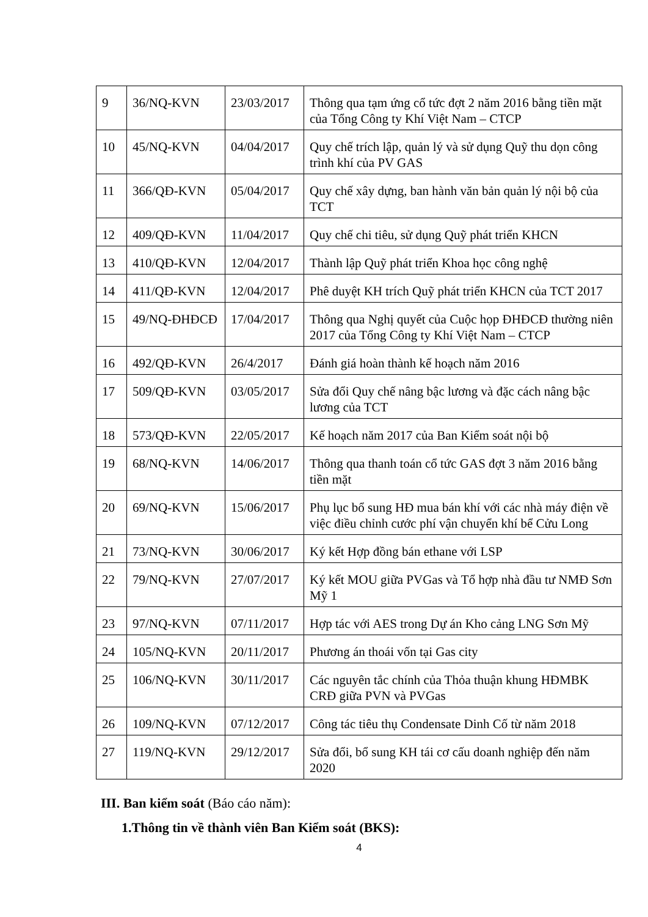| 9 | 36/NQ-KVN | 23/03/2017 | Thông qua tạm ứng cổ tức đợt 2 năm 2016 bằng tiền mặt của Tổng Công ty Khí Việt Nam – CTCP |
| 10 | 45/NQ-KVN | 04/04/2017 | Quy chế trích lập, quản lý và sử dụng Quỹ thu dọn công trình khí của PV GAS |
| 11 | 366/QĐ-KVN | 05/04/2017 | Quy chế xây dựng, ban hành văn bản quản lý nội bộ của TCT |
| 12 | 409/QĐ-KVN | 11/04/2017 | Quy chế chi tiêu, sử dụng Quỹ phát triển KHCN |
| 13 | 410/QĐ-KVN | 12/04/2017 | Thành lập Quỹ phát triển Khoa học công nghệ |
| 14 | 411/QĐ-KVN | 12/04/2017 | Phê duyệt KH trích Quỹ phát triển KHCN của TCT 2017 |
| 15 | 49/NQ-ĐHĐCĐ | 17/04/2017 | Thông qua Nghị quyết của Cuộc họp ĐHĐCĐ thường niên 2017 của Tổng Công ty Khí Việt Nam – CTCP |
| 16 | 492/QĐ-KVN | 26/4/2017 | Đánh giá hoàn thành kế hoạch năm 2016 |
| 17 | 509/QĐ-KVN | 03/05/2017 | Sửa đổi Quy chế nâng bậc lương và đặc cách nâng bậc lương của TCT |
| 18 | 573/QĐ-KVN | 22/05/2017 | Kế hoạch năm 2017 của Ban Kiểm soát nội bộ |
| 19 | 68/NQ-KVN | 14/06/2017 | Thông qua thanh toán cổ tức GAS đợt 3 năm 2016 bằng tiền mặt |
| 20 | 69/NQ-KVN | 15/06/2017 | Phụ lục bổ sung HĐ mua bán khí với các nhà máy điện về việc điều chỉnh cước phí vận chuyển khí bể Cửu Long |
| 21 | 73/NQ-KVN | 30/06/2017 | Ký kết Hợp đồng bán ethane với LSP |
| 22 | 79/NQ-KVN | 27/07/2017 | Ký kết MOU giữa PVGas và Tổ hợp nhà đầu tư NMĐ Sơn Mỹ 1 |
| 23 | 97/NQ-KVN | 07/11/2017 | Hợp tác với AES trong Dự án Kho cảng LNG Sơn Mỹ |
| 24 | 105/NQ-KVN | 20/11/2017 | Phương án thoái vốn tại Gas city |
| 25 | 106/NQ-KVN | 30/11/2017 | Các nguyên tắc chính của Thỏa thuận khung HĐMBK CRĐ giữa PVN và PVGas |
| 26 | 109/NQ-KVN | 07/12/2017 | Công tác tiêu thụ Condensate Dinh Cố từ năm 2018 |
| 27 | 119/NQ-KVN | 29/12/2017 | Sửa đổi, bổ sung KH tái cơ cấu doanh nghiệp đến năm 2020 |
III. Ban kiểm soát (Báo cáo năm):
1.Thông tin về thành viên Ban Kiểm soát (BKS):
4